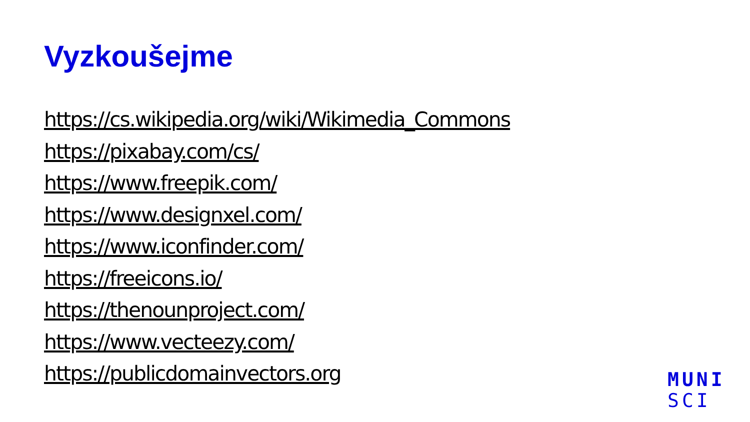Vyzkoušejme
https://cs.wikipedia.org/wiki/Wikimedia_Commons
https://pixabay.com/cs/
https://www.freepik.com/
https://www.designxel.com/
https://www.iconfinder.com/
https://freeicons.io/
https://thenounproject.com/
https://www.vecteezy.com/
https://publicdomainvectors.org
MUNI
SCI